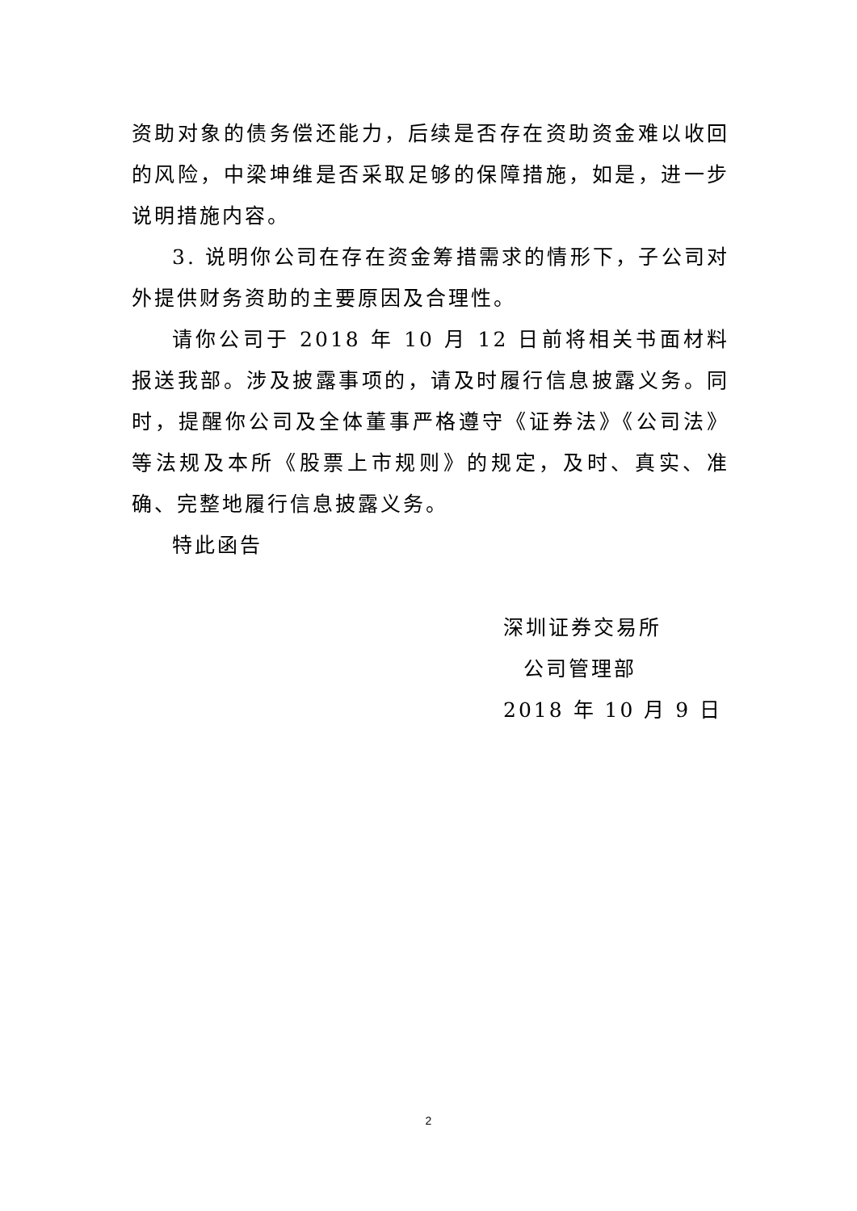资助对象的债务偿还能力，后续是否存在资助资金难以收回的风险，中梁坤维是否采取足够的保障措施，如是，进一步说明措施内容。
3. 说明你公司在存在资金筹措需求的情形下，子公司对外提供财务资助的主要原因及合理性。
请你公司于 2018 年 10 月 12 日前将相关书面材料报送我部。涉及披露事项的，请及时履行信息披露义务。同时，提醒你公司及全体董事严格遵守《证券法》《公司法》等法规及本所《股票上市规则》的规定，及时、真实、准确、完整地履行信息披露义务。
特此函告
深圳证券交易所
公司管理部
2018 年 10 月 9 日
2